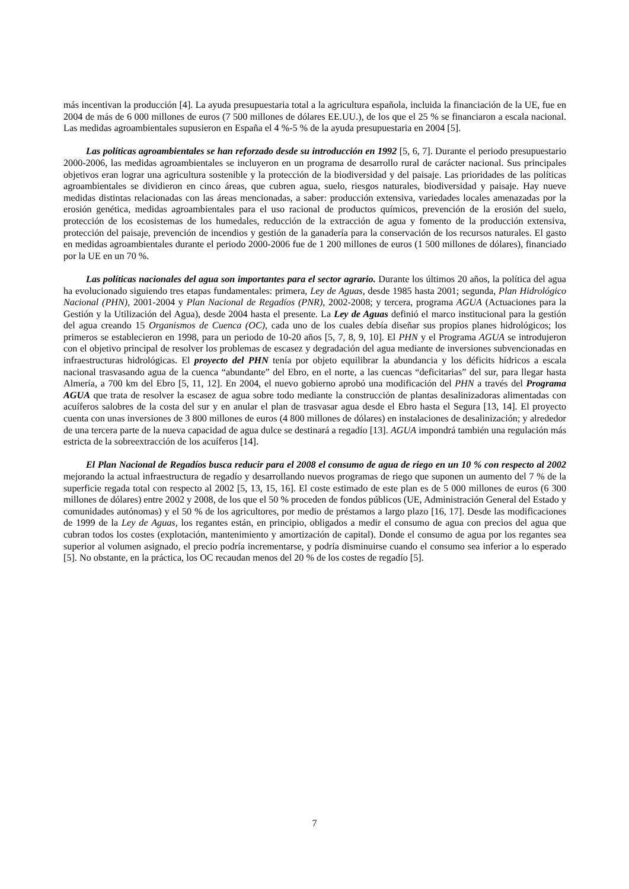más incentivan la producción [4]. La ayuda presupuestaria total a la agricultura española, incluida la financiación de la UE, fue en 2004 de más de 6 000 millones de euros (7 500 millones de dólares EE.UU.), de los que el 25 % se financiaron a escala nacional. Las medidas agroambientales supusieron en España el 4 %-5 % de la ayuda presupuestaria en 2004 [5].
Las políticas agroambientales se han reforzado desde su introducción en 1992 [5, 6, 7]. Durante el periodo presupuestario 2000-2006, las medidas agroambientales se incluyeron en un programa de desarrollo rural de carácter nacional. Sus principales objetivos eran lograr una agricultura sostenible y la protección de la biodiversidad y del paisaje. Las prioridades de las políticas agroambientales se dividieron en cinco áreas, que cubren agua, suelo, riesgos naturales, biodiversidad y paisaje. Hay nueve medidas distintas relacionadas con las áreas mencionadas, a saber: producción extensiva, variedades locales amenazadas por la erosión genética, medidas agroambientales para el uso racional de productos químicos, prevención de la erosión del suelo, protección de los ecosistemas de los humedales, reducción de la extracción de agua y fomento de la producción extensiva, protección del paisaje, prevención de incendios y gestión de la ganadería para la conservación de los recursos naturales. El gasto en medidas agroambientales durante el periodo 2000-2006 fue de 1 200 millones de euros (1 500 millones de dólares), financiado por la UE en un 70 %.
Las políticas nacionales del agua son importantes para el sector agrario. Durante los últimos 20 años, la política del agua ha evolucionado siguiendo tres etapas fundamentales: primera, Ley de Aguas, desde 1985 hasta 2001; segunda, Plan Hidrológico Nacional (PHN), 2001-2004 y Plan Nacional de Regadíos (PNR), 2002-2008; y tercera, programa AGUA (Actuaciones para la Gestión y la Utilización del Agua), desde 2004 hasta el presente. La Ley de Aguas definió el marco institucional para la gestión del agua creando 15 Organismos de Cuenca (OC), cada uno de los cuales debía diseñar sus propios planes hidrológicos; los primeros se establecieron en 1998, para un periodo de 10-20 años [5, 7, 8, 9, 10]. El PHN y el Programa AGUA se introdujeron con el objetivo principal de resolver los problemas de escasez y degradación del agua mediante de inversiones subvencionadas en infraestructuras hidrológicas. El proyecto del PHN tenía por objeto equilibrar la abundancia y los déficits hídricos a escala nacional trasvasando agua de la cuenca “abundante” del Ebro, en el norte, a las cuencas “deficitarias” del sur, para llegar hasta Almería, a 700 km del Ebro [5, 11, 12]. En 2004, el nuevo gobierno aprobó una modificación del PHN a través del Programa AGUA que trata de resolver la escasez de agua sobre todo mediante la construcción de plantas desalinizadoras alimentadas con acuíferos salobres de la costa del sur y en anular el plan de trasvasar agua desde el Ebro hasta el Segura [13, 14]. El proyecto cuenta con unas inversiones de 3 800 millones de euros (4 800 millones de dólares) en instalaciones de desalinización; y alrededor de una tercera parte de la nueva capacidad de agua dulce se destinará a regadío [13]. AGUA impondrá también una regulación más estricta de la sobreextracción de los acuíferos [14].
El Plan Nacional de Regadíos busca reducir para el 2008 el consumo de agua de riego en un 10 % con respecto al 2002 mejorando la actual infraestructura de regadío y desarrollando nuevos programas de riego que suponen un aumento del 7 % de la superficie regada total con respecto al 2002 [5, 13, 15, 16]. El coste estimado de este plan es de 5 000 millones de euros (6 300 millones de dólares) entre 2002 y 2008, de los que el 50 % proceden de fondos públicos (UE, Administración General del Estado y comunidades autónomas) y el 50 % de los agricultores, por medio de préstamos a largo plazo [16, 17]. Desde las modificaciones de 1999 de la Ley de Aguas, los regantes están, en principio, obligados a medir el consumo de agua con precios del agua que cubran todos los costes (explotación, mantenimiento y amortización de capital). Donde el consumo de agua por los regantes sea superior al volumen asignado, el precio podría incrementarse, y podría disminuirse cuando el consumo sea inferior a lo esperado [5]. No obstante, en la práctica, los OC recaudan menos del 20 % de los costes de regadío [5].
7